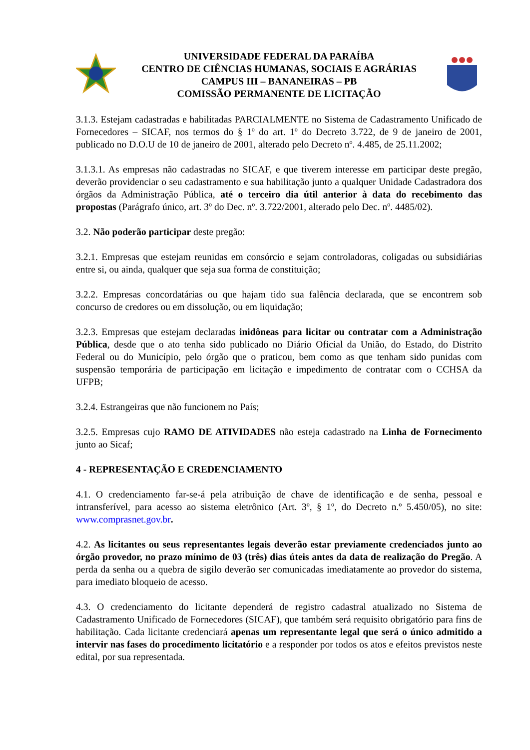UNIVERSIDADE FEDERAL DA PARAÍBA
CENTRO DE CIÊNCIAS HUMANAS, SOCIAIS E AGRÁRIAS
CAMPUS III – BANANEIRAS – PB
COMISSÃO PERMANENTE DE LICITAÇÃO
3.1.3. Estejam cadastradas e habilitadas PARCIALMENTE no Sistema de Cadastramento Unificado de Fornecedores – SICAF, nos termos do § 1º do art. 1º do Decreto 3.722, de 9 de janeiro de 2001, publicado no D.O.U de 10 de janeiro de 2001, alterado pelo Decreto nº. 4.485, de 25.11.2002;
3.1.3.1. As empresas não cadastradas no SICAF, e que tiverem interesse em participar deste pregão, deverão providenciar o seu cadastramento e sua habilitação junto a qualquer Unidade Cadastradora dos órgãos da Administração Pública, até o terceiro dia útil anterior à data do recebimento das propostas (Parágrafo único, art. 3º do Dec. nº. 3.722/2001, alterado pelo Dec. nº. 4485/02).
3.2. Não poderão participar deste pregão:
3.2.1. Empresas que estejam reunidas em consórcio e sejam controladoras, coligadas ou subsidiárias entre si, ou ainda, qualquer que seja sua forma de constituição;
3.2.2. Empresas concordatárias ou que hajam tido sua falência declarada, que se encontrem sob concurso de credores ou em dissolução, ou em liquidação;
3.2.3. Empresas que estejam declaradas inidôneas para licitar ou contratar com a Administração Pública, desde que o ato tenha sido publicado no Diário Oficial da União, do Estado, do Distrito Federal ou do Município, pelo órgão que o praticou, bem como as que tenham sido punidas com suspensão temporária de participação em licitação e impedimento de contratar com o CCHSA da UFPB;
3.2.4. Estrangeiras que não funcionem no País;
3.2.5. Empresas cujo RAMO DE ATIVIDADES não esteja cadastrado na Linha de Fornecimento junto ao Sicaf;
4 - REPRESENTAÇÃO E CREDENCIAMENTO
4.1. O credenciamento far-se-á pela atribuição de chave de identificação e de senha, pessoal e intransferível, para acesso ao sistema eletrônico (Art. 3º, § 1º, do Decreto n.º 5.450/05), no site: www.comprasnet.gov.br.
4.2. As licitantes ou seus representantes legais deverão estar previamente credenciados junto ao órgão provedor, no prazo mínimo de 03 (três) dias úteis antes da data de realização do Pregão. A perda da senha ou a quebra de sigilo deverão ser comunicadas imediatamente ao provedor do sistema, para imediato bloqueio de acesso.
4.3. O credenciamento do licitante dependerá de registro cadastral atualizado no Sistema de Cadastramento Unificado de Fornecedores (SICAF), que também será requisito obrigatório para fins de habilitação. Cada licitante credenciará apenas um representante legal que será o único admitido a intervir nas fases do procedimento licitatório e a responder por todos os atos e efeitos previstos neste edital, por sua representada.